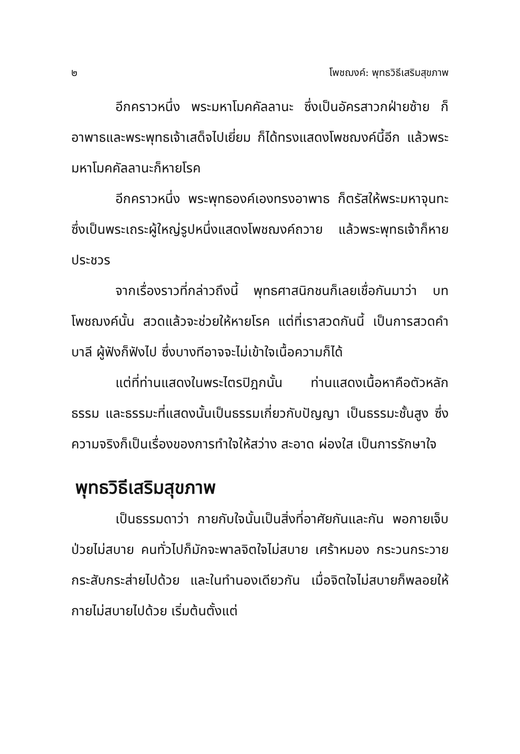๒ โพชฌงค์: พุทธวิธีเสริมสุขภาพ
อีกคราวหนึ่ง พระมหาโมคคัลลานะ ซึ่งเป็นอัครสาวกฝ่ายซ้าย ก็อาพาธและพระพุทธเจ้าเสด็จไปเยี่ยม ก็ได้ทรงแสดงโพชฌงค์นี้อีก แล้วพระมหาโมคคัลลานะก็หายโรค
อีกคราวหนึ่ง พระพุทธองค์เองทรงอาพาธ ก็ตรัสให้พระมหาจุนทะ ซึ่งเป็นพระเถระผู้ใหญ่รูปหนึ่งแสดงโพชฌงค์ถวาย แล้วพระพุทธเจ้าก็หายประชวร
จากเรื่องราวที่กล่าวถึงนี้ พุทธศาสนิกชนก็เลยเชื่อกันมาว่า บทโพชฌงค์นั้น สวดแล้วจะช่วยให้หายโรค แต่ที่เราสวดกันนี้ เป็นการสวดคำบาลี ผู้ฟังก็ฟังไป ซึ่งบางทีอาจจะไม่เข้าใจเนื้อความก็ได้
แต่ที่ท่านแสดงในพระไตรปิฎกนั้น ท่านแสดงเนื้อหาคือตัวหลักธรรม และธรรมะที่แสดงนั้นเป็นธรรมเกี่ยวกับปัญญา เป็นธรรมะชั้นสูง ซึ่งความจริงก็เป็นเรื่องของการทำใจให้สว่าง สะอาด ผ่องใส เป็นการรักษาใจ
พุทธวิธีเสริมสุขภาพ
เป็นธรรมดาว่า กายกับใจนั้นเป็นสิ่งที่อาศัยกันและกัน พอกายเจ็บป่วยไม่สบาย คนทั่วไปก็มักจะพาลจิตใจไม่สบาย เศร้าหมอง กระวนกระวาย กระสับกระส่ายไปด้วย และในทำนองเดียวกัน เมื่อจิตใจไม่สบายก็พลอยให้กายไม่สบายไปด้วย เริ่มต้นตั้งแต่